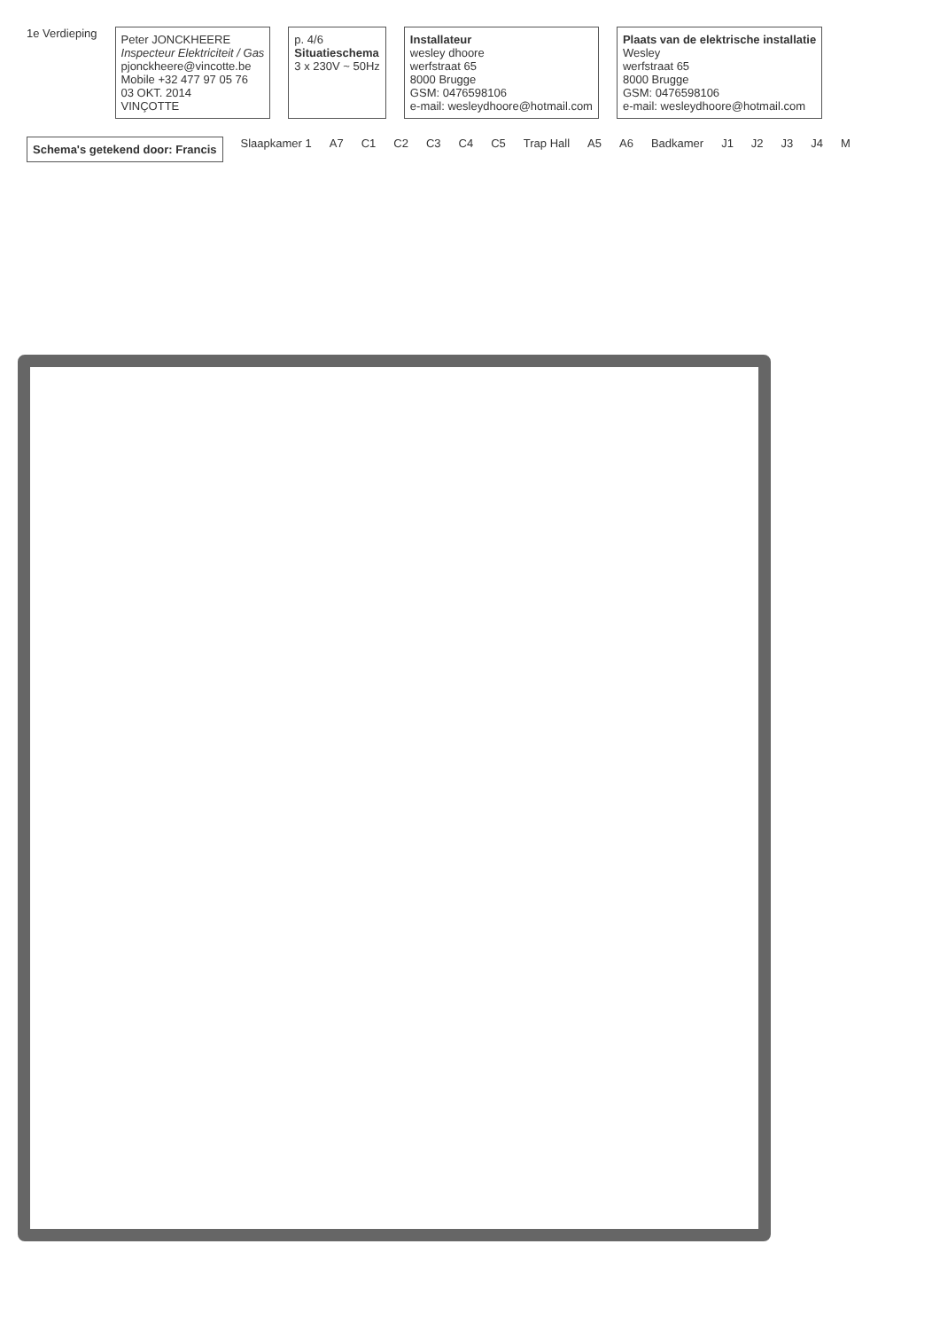1e Verdieping
Peter JONCKHEERE
Inspecteur Elektriciteit / Gas
pjonckheere@vincotte.be
Mobile +32 477 97 05 76
03 OKT. 2014
VINÇOTTE
p. 4/6
Situatieschema
3 x 230V ~ 50Hz
Installateur
wesley dhoore
werfstraat 65
8000 Brugge
GSM: 0476598106
e-mail: wesleydhoore@hotmail.com
Plaats van de elektrische installatie
Wesley
werfstraat 65
8000 Brugge
GSM: 0476598106
e-mail: wesleydhoore@hotmail.com
Schema's getekend door: Francis
Slaapkamer 1
A7
C1
C2
C3
C4
C5
Trap Hall
A5
A6
Badkamer
J1
J2
J3
J4
M